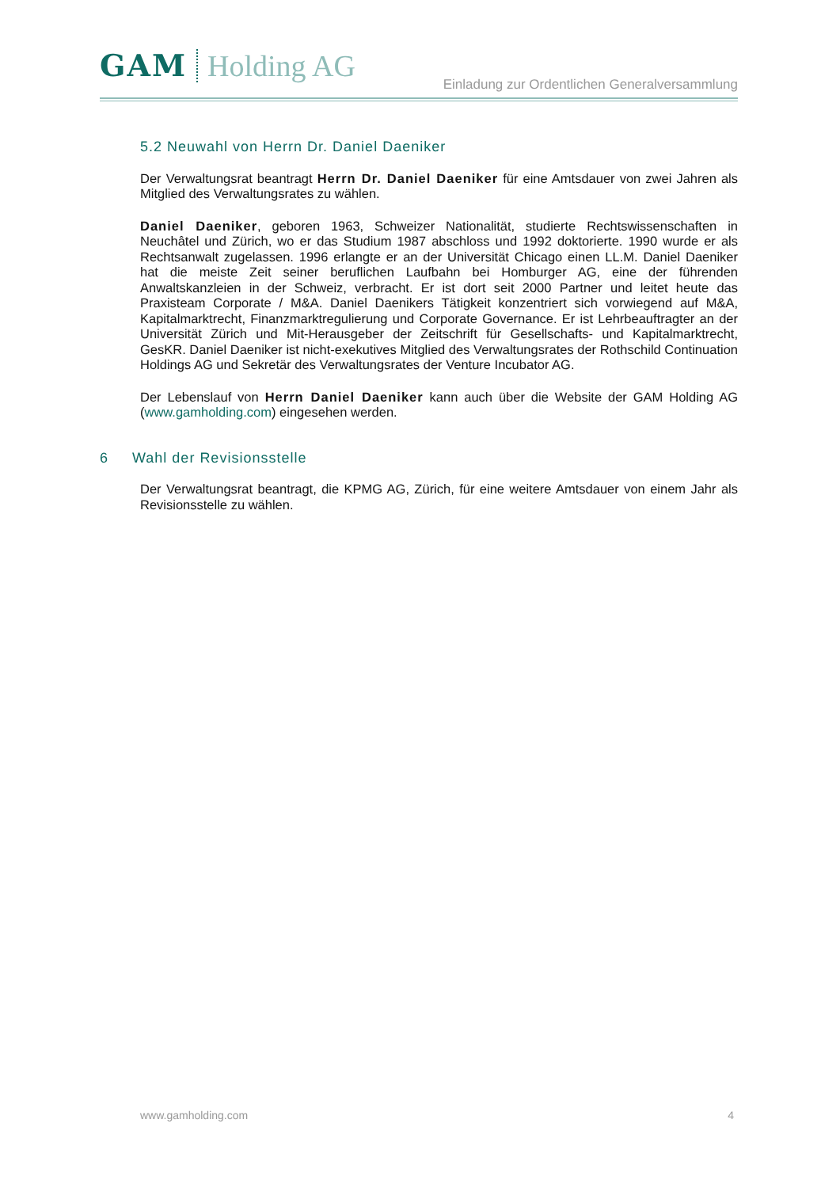GAM Holding AG
Einladung zur Ordentlichen Generalversammlung
5.2 Neuwahl von Herrn Dr. Daniel Daeniker
Der Verwaltungsrat beantragt Herrn Dr. Daniel Daeniker für eine Amtsdauer von zwei Jahren als Mitglied des Verwaltungsrates zu wählen.
Daniel Daeniker, geboren 1963, Schweizer Nationalität, studierte Rechtswissenschaften in Neuchâtel und Zürich, wo er das Studium 1987 abschloss und 1992 doktorierte. 1990 wurde er als Rechtsanwalt zugelassen. 1996 erlangte er an der Universität Chicago einen LL.M. Daniel Daeniker hat die meiste Zeit seiner beruflichen Laufbahn bei Homburger AG, eine der führenden Anwaltskanzleien in der Schweiz, verbracht. Er ist dort seit 2000 Partner und leitet heute das Praxisteam Corporate / M&A. Daniel Daenikers Tätigkeit konzentriert sich vorwiegend auf M&A, Kapitalmarktrecht, Finanzmarktregulierung und Corporate Governance. Er ist Lehrbeauftragter an der Universität Zürich und Mit-Herausgeber der Zeitschrift für Gesellschafts- und Kapitalmarktrecht, GesKR. Daniel Daeniker ist nicht-exekutives Mitglied des Verwaltungsrates der Rothschild Continuation Holdings AG und Sekretär des Verwaltungsrates der Venture Incubator AG.
Der Lebenslauf von Herrn Daniel Daeniker kann auch über die Website der GAM Holding AG (www.gamholding.com) eingesehen werden.
6 Wahl der Revisionsstelle
Der Verwaltungsrat beantragt, die KPMG AG, Zürich, für eine weitere Amtsdauer von einem Jahr als Revisionsstelle zu wählen.
www.gamholding.com 4